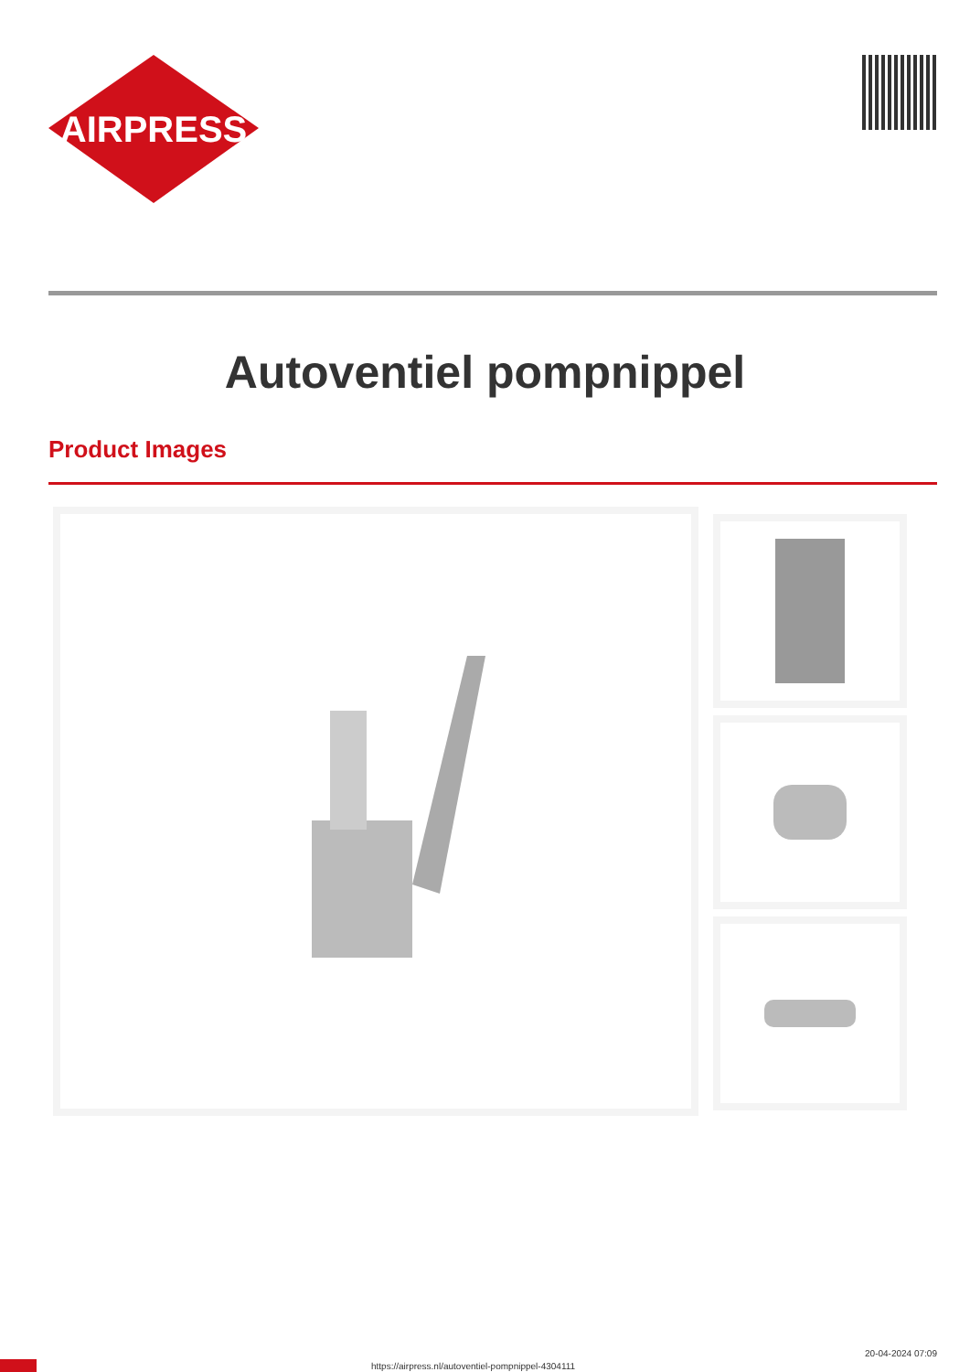AIRPRESS
Autoventiel pompnippel
Product Images
https://airpress.nl/autoventiel-pompnippel-4304111
20-04-2024 07:09